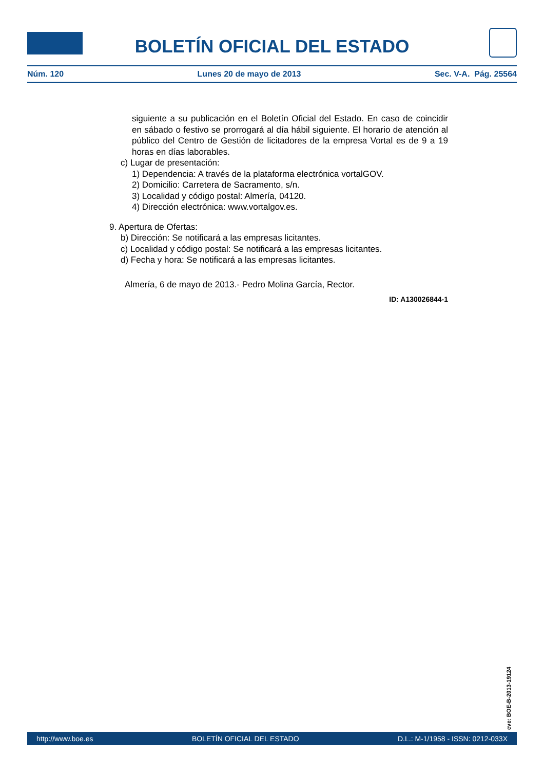BOLETÍN OFICIAL DEL ESTADO
Núm. 120 Lunes 20 de mayo de 2013 Sec. V-A. Pág. 25564
siguiente a su publicación en el Boletín Oficial del Estado. En caso de coincidir en sábado o festivo se prorrogará al día hábil siguiente. El horario de atención al público del Centro de Gestión de licitadores de la empresa Vortal es de 9 a 19 horas en días laborables.
c) Lugar de presentación:
1) Dependencia: A través de la plataforma electrónica vortalGOV.
2) Domicilio: Carretera de Sacramento, s/n.
3) Localidad y código postal: Almería, 04120.
4) Dirección electrónica: www.vortalgov.es.
9. Apertura de Ofertas:
b) Dirección: Se notificará a las empresas licitantes.
c) Localidad y código postal: Se notificará a las empresas licitantes.
d) Fecha y hora: Se notificará a las empresas licitantes.
Almería, 6 de mayo de 2013.- Pedro Molina García, Rector.
ID: A130026844-1
cve: BOE-B-2013-19124
http://www.boe.es BOLETÍN OFICIAL DEL ESTADO D.L.: M-1/1958 - ISSN: 0212-033X